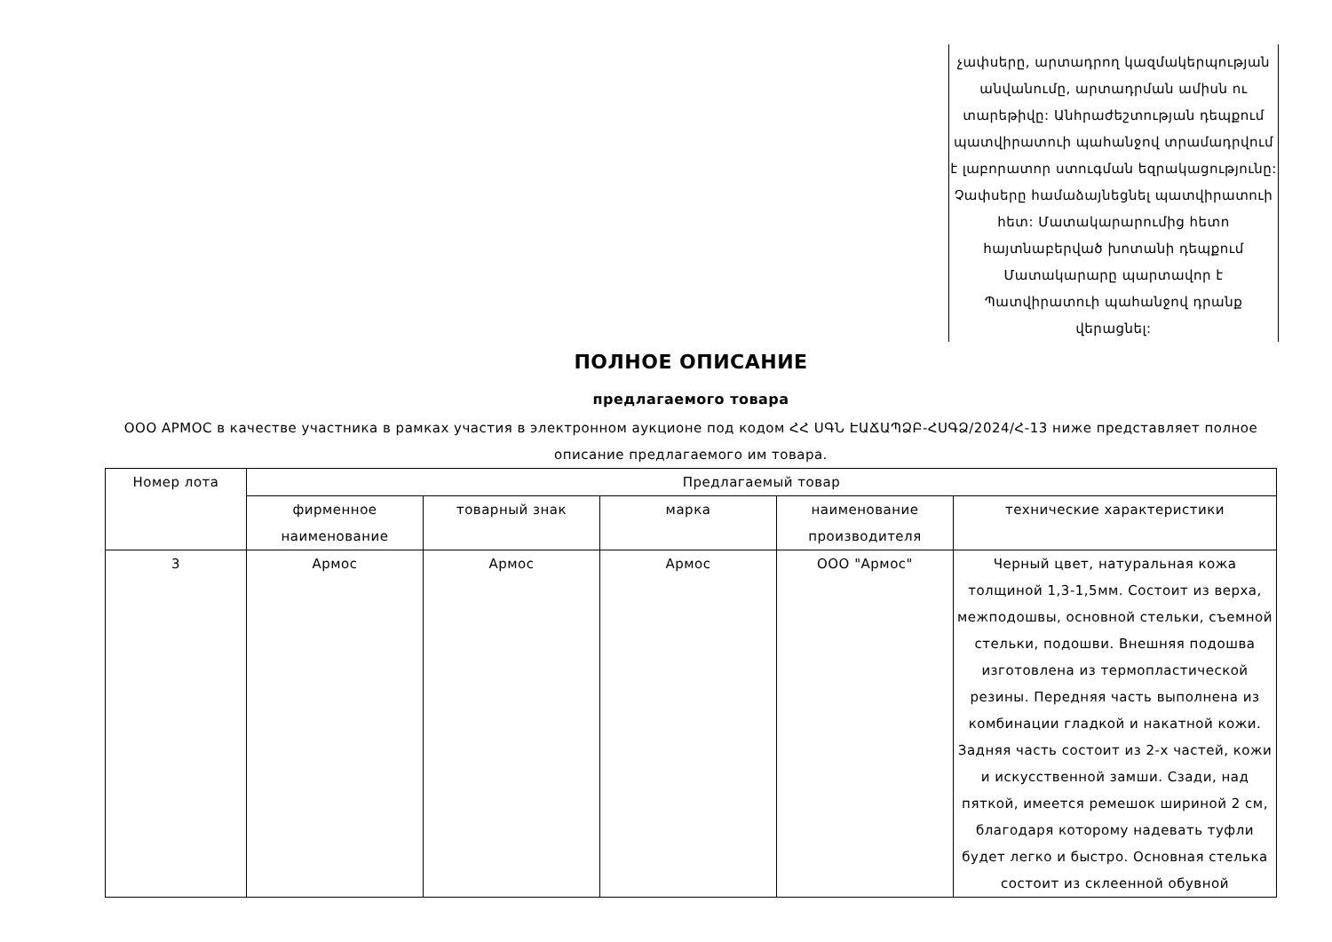չափսերը, արտադրող կազմակերպության անվանումը, արտադրման ամիսն ու տարեթիվը: Անհրաժեշտության դեպքում պատվիրատուի պահանջով տրամադրվում է լաբորատոր ստուգման եզրակացությունը: Չափսերը համաձայնեցնել պատվիրատուի հետ: Մատակարարումից հետո հայտնաբերված խոտանի դեպքում Մատակարարը պարտավոր է Պատվիրատուի պահանջով դրանք վերացնել:
ПОЛНОЕ ОПИСАНИЕ
предлагаемого товара
ООО АРМОС в качестве участника в рамках участия в электронном аукционе под кодом ՀՀ ՍԳՆ ԷԱՃԱՊՁԲ-ՀՍԳՁ/2024/Հ-13 ниже представляет полное описание предлагаемого им товара.
| Номер лота | Предлагаемый товар | | | | |
| --- | --- | --- | --- | --- | --- |
| | фирменное наименование | товарный знак | марка | наименование производителя | технические характеристики |
| 3 | Армос | Армос | Армос | ООО "Армос" | Черный цвет, натуральная кожа толщиной 1,3-1,5мм. Состоит из верха, межподошвы, основной стельки, съемной стельки, подошви. Внешняя подошва изготовлена из термопластической резины. Передняя часть выполнена из комбинации гладкой и накатной кожи. Задняя часть состоит из 2-х частей, кожи и искусственной замши. Сзади, над пяткой, имеется ремешок шириной 2 см, благодаря которому надевать туфли будет легко и быстро. Основная стелька состоит из склеенной обувной |